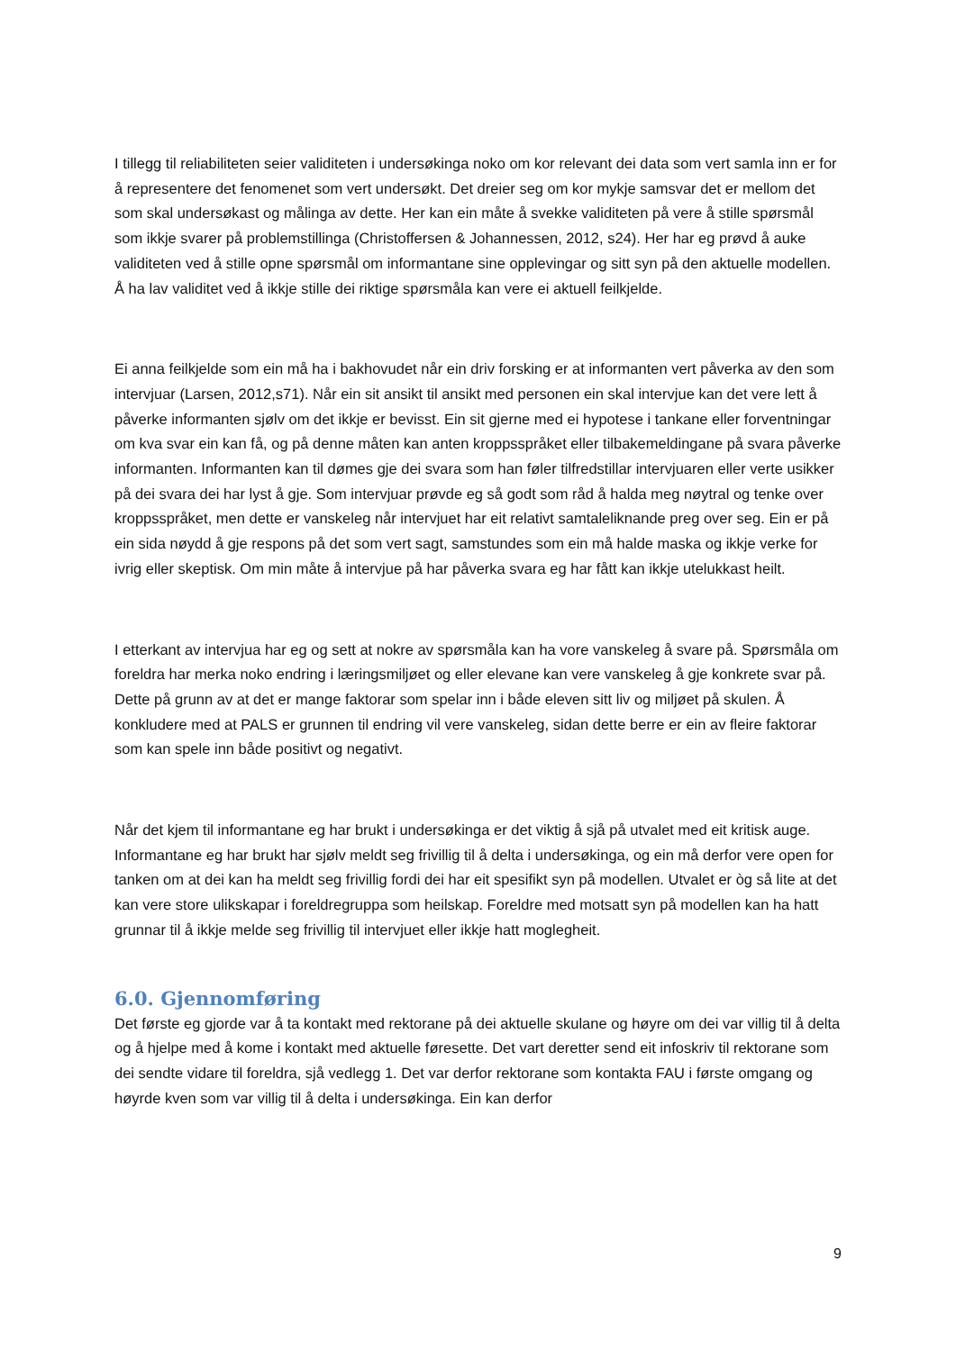I tillegg til reliabiliteten seier validiteten i undersøkinga noko om kor relevant dei data som vert samla inn er for å representere det fenomenet som vert undersøkt. Det dreier seg om kor mykje samsvar det er mellom det som skal undersøkast og målinga av dette. Her kan ein måte å svekke validiteten på vere å stille spørsmål som ikkje svarer på problemstillinga (Christoffersen & Johannessen, 2012, s24). Her har eg prøvd å auke validiteten ved å stille opne spørsmål om informantane sine opplevingar og sitt syn på den aktuelle modellen. Å ha lav validitet ved å ikkje stille dei riktige spørsmåla kan vere ei aktuell feilkjelde.
Ei anna feilkjelde som ein må ha i bakhovudet når ein driv forsking er at informanten vert påverka av den som intervjuar (Larsen, 2012,s71). Når ein sit ansikt til ansikt med personen ein skal intervjue kan det vere lett å påverke informanten sjølv om det ikkje er bevisst. Ein sit gjerne med ei hypotese i tankane eller forventningar om kva svar ein kan få, og på denne måten kan anten kroppsspråket eller tilbakemeldingane på svara påverke informanten. Informanten kan til dømes gje dei svara som han føler tilfredstillar intervjuaren eller verte usikker på dei svara dei har lyst å gje. Som intervjuar prøvde eg så godt som råd å halda meg nøytral og tenke over kroppsspråket, men dette er vanskeleg når intervjuet har eit relativt samtaleliknande preg over seg. Ein er på ein sida nøydd å gje respons på det som vert sagt, samstundes som ein må halde maska og ikkje verke for ivrig eller skeptisk. Om min måte å intervjue på har påverka svara eg har fått kan ikkje utelukkast heilt.
I etterkant av intervjua har eg og sett at nokre av spørsmåla kan ha vore vanskeleg å svare på. Spørsmåla om foreldra har merka noko endring i læringsmiljøet og eller elevane kan vere vanskeleg å gje konkrete svar på. Dette på grunn av at det er mange faktorar som spelar inn i både eleven sitt liv og miljøet på skulen. Å konkludere med at PALS er grunnen til endring vil vere vanskeleg, sidan dette berre er ein av fleire faktorar som kan spele inn både positivt og negativt.
Når det kjem til informantane eg har brukt i undersøkinga er det viktig å sjå på utvalet med eit kritisk auge. Informantane eg har brukt har sjølv meldt seg frivillig til å delta i undersøkinga, og ein må derfor vere open for tanken om at dei kan ha meldt seg frivillig fordi dei har eit spesifikt syn på modellen. Utvalet er òg så lite at det kan vere store ulikskapar i foreldregruppa som heilskap. Foreldre med motsatt syn på modellen kan ha hatt grunnar til å ikkje melde seg frivillig til intervjuet eller ikkje hatt moglegheit.
6.0. Gjennomføring
Det første eg gjorde var å ta kontakt med rektorane på dei aktuelle skulane og høyre om dei var villig til å delta og å hjelpe med å kome i kontakt med aktuelle føresette. Det vart deretter send eit infoskriv til rektorane som dei sendte vidare til foreldra, sjå vedlegg 1. Det var derfor rektorane som kontakta FAU i første omgang og høyrde kven som var villig til å delta i undersøkinga. Ein kan derfor
9